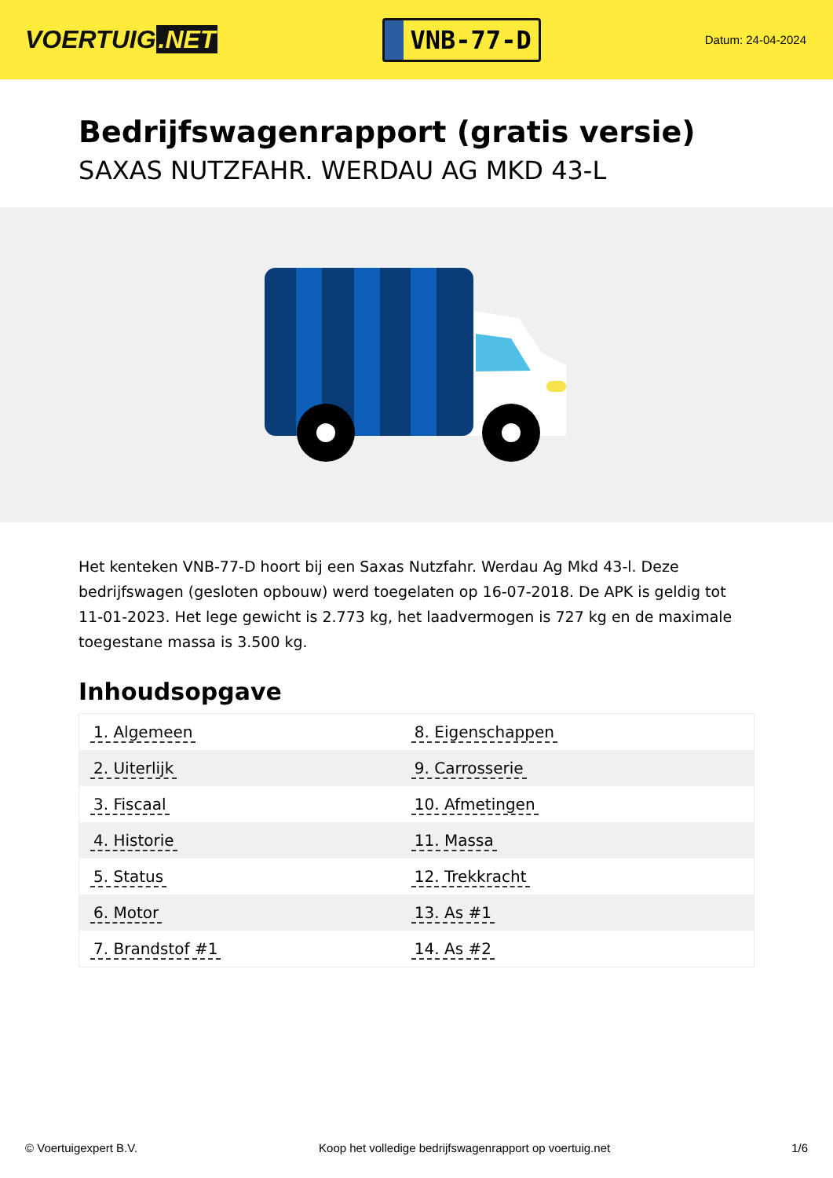VOERTUIG.NET
VNB-77-D
Datum: 24-04-2024
Bedrijfswagenrapport (gratis versie)
SAXAS NUTZFAHR. WERDAU AG MKD 43-L
Het kenteken VNB-77-D hoort bij een Saxas Nutzfahr. Werdau Ag Mkd 43-l. Deze bedrijfswagen (gesloten opbouw) werd toegelaten op 16-07-2018. De APK is geldig tot 11-01-2023. Het lege gewicht is 2.773 kg, het laadvermogen is 727 kg en de maximale toegestane massa is 3.500 kg.
Inhoudsopgave
| 1. Algemeen | 8. Eigenschappen |
| 2. Uiterlijk | 9. Carrosserie |
| 3. Fiscaal | 10. Afmetingen |
| 4. Historie | 11. Massa |
| 5. Status | 12. Trekkracht |
| 6. Motor | 13. As #1 |
| 7. Brandstof #1 | 14. As #2 |
© Voertuigexpert B.V. Koop het volledige bedrijfswagenrapport op voertuig.net 1/6